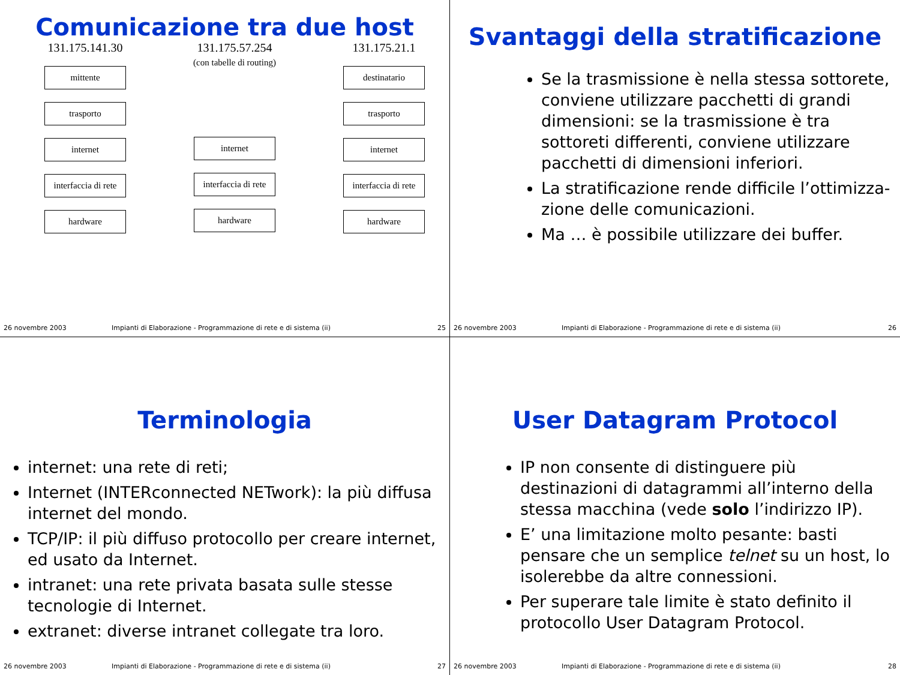Comunicazione tra due host
131.175.141.30
mittente
trasporto
internet
interfaccia di rete
hardware
131.175.57.254
(con tabelle di routing)
internet
interfaccia di rete
hardware
131.175.21.1
destinatario
trasporto
internet
interfaccia di rete
hardware
26 novembre 2003 Impianti di Elaborazione - Programmazione di rete e di sistema (ii) 25
Svantaggi della stratificazione
Se la trasmissione è nella stessa sottorete, conviene utilizzare pacchetti di grandi dimensioni: se la trasmissione è tra sottoreti differenti, conviene utilizzare pacchetti di dimensioni inferiori.
La stratificazione rende difficile l’ottimizza-zione delle comunicazioni.
Ma … è possibile utilizzare dei buffer.
26 novembre 2003 Impianti di Elaborazione - Programmazione di rete e di sistema (ii) 26
Terminologia
internet: una rete di reti;
Internet (INTERconnected NETwork): la più diffusa internet del mondo.
TCP/IP: il più diffuso protocollo per creare internet, ed usato da Internet.
intranet: una rete privata basata sulle stesse tecnologie di Internet.
extranet: diverse intranet collegate tra loro.
26 novembre 2003 Impianti di Elaborazione - Programmazione di rete e di sistema (ii) 27
User Datagram Protocol
IP non consente di distinguere più destinazioni di datagrammi all’interno della stessa macchina (vede solo l’indirizzo IP).
E’ una limitazione molto pesante: basti pensare che un semplice telnet su un host, lo isolerebbe da altre connessioni.
Per superare tale limite è stato definito il protocollo User Datagram Protocol.
26 novembre 2003 Impianti di Elaborazione - Programmazione di rete e di sistema (ii) 28